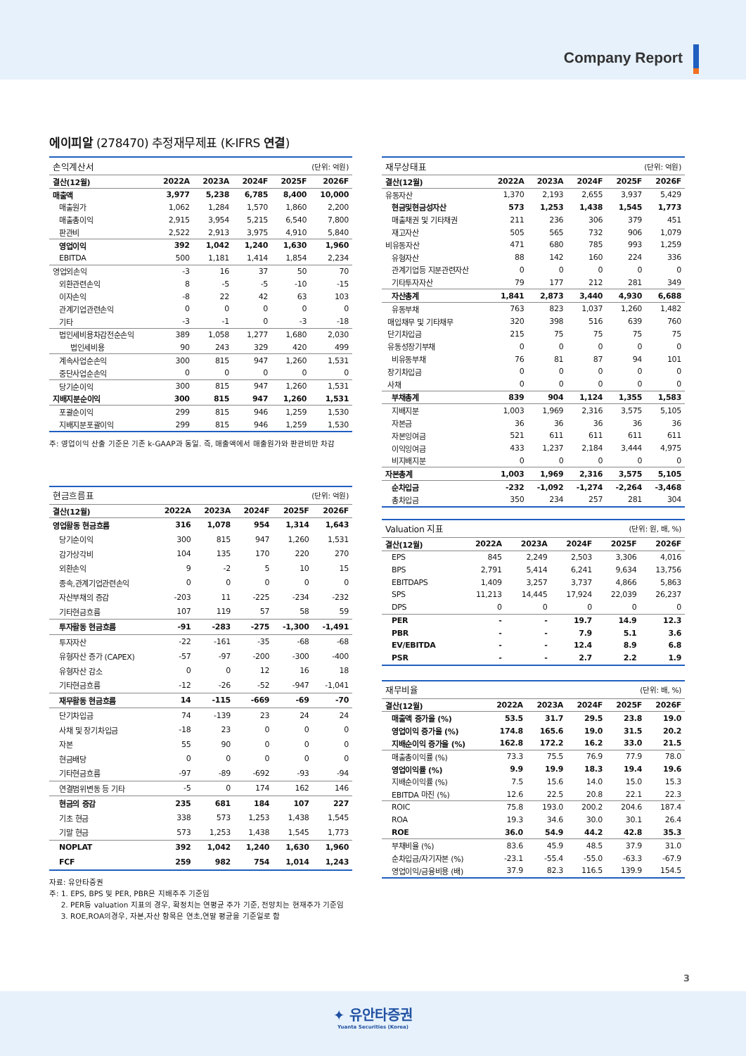Company Report
에이피알 (278470) 추정재무제표 (K-IFRS 연결)
| 손익계산서 | | | | (단위: 억원) | |
| 결산(12월) | 2022A | 2023A | 2024F | 2025F | 2026F |
| 매출액 | 3,977 | 5,238 | 6,785 | 8,400 | 10,000 |
| 매출원가 | 1,062 | 1,284 | 1,570 | 1,860 | 2,200 |
| 매출총이익 | 2,915 | 3,954 | 5,215 | 6,540 | 7,800 |
| 판관비 | 2,522 | 2,913 | 3,975 | 4,910 | 5,840 |
| 영업이익 | 392 | 1,042 | 1,240 | 1,630 | 1,960 |
| EBITDA | 500 | 1,181 | 1,414 | 1,854 | 2,234 |
| 영업외손익 | -3 | 16 | 37 | 50 | 70 |
| 외환관련손익 | 8 | -5 | -5 | -10 | -15 |
| 이자손익 | -8 | 22 | 42 | 63 | 103 |
| 관계기업관련손익 | 0 | 0 | 0 | 0 | 0 |
| 기타 | -3 | -1 | 0 | -3 | -18 |
| 법인세비용차감전순손익 | 389 | 1,058 | 1,277 | 1,680 | 2,030 |
| 법인세비용 | 90 | 243 | 329 | 420 | 499 |
| 계속사업순손익 | 300 | 815 | 947 | 1,260 | 1,531 |
| 중단사업순손익 | 0 | 0 | 0 | 0 | 0 |
| 당기순이익 | 300 | 815 | 947 | 1,260 | 1,531 |
| 지배지분순이익 | 300 | 815 | 947 | 1,260 | 1,531 |
| 포괄순이익 | 299 | 815 | 946 | 1,259 | 1,530 |
| 지배지분포괄이익 | 299 | 815 | 946 | 1,259 | 1,530 |
주: 영업이익 산출 기준은 기존 k-GAAP과 동일. 즉, 매출액에서 매출원가와 판관비만 차감
| 현금흐름표 | | | | (단위: 억원) | |
| 결산(12월) | 2022A | 2023A | 2024F | 2025F | 2026F |
| 영업활동 현금흐름 | 316 | 1,078 | 954 | 1,314 | 1,643 |
| 당기순이익 | 300 | 815 | 947 | 1,260 | 1,531 |
| 감가상각비 | 104 | 135 | 170 | 220 | 270 |
| 외환손익 | 9 | -2 | 5 | 10 | 15 |
| 종속,관계기업관련손익 | 0 | 0 | 0 | 0 | 0 |
| 자산부채의 증감 | -203 | 11 | -225 | -234 | -232 |
| 기타현금흐름 | 107 | 119 | 57 | 58 | 59 |
| 투자활동 현금흐름 | -91 | -283 | -275 | -1,300 | -1,491 |
| 투자자산 | -22 | -161 | -35 | -68 | -68 |
| 유형자산 증가 (CAPEX) | -57 | -97 | -200 | -300 | -400 |
| 유형자산 감소 | 0 | 0 | 12 | 16 | 18 |
| 기타현금흐름 | -12 | -26 | -52 | -947 | -1,041 |
| 재무활동 현금흐름 | 14 | -115 | -669 | -69 | -70 |
| 단기차입금 | 74 | -139 | 23 | 24 | 24 |
| 사채 및 장기차입금 | -18 | 23 | 0 | 0 | 0 |
| 자본 | 55 | 90 | 0 | 0 | 0 |
| 현금배당 | 0 | 0 | 0 | 0 | 0 |
| 기타현금흐름 | -97 | -89 | -692 | -93 | -94 |
| 연결범위변동 등 기타 | -5 | 0 | 174 | 162 | 146 |
| 현금의 증감 | 235 | 681 | 184 | 107 | 227 |
| 기초 현금 | 338 | 573 | 1,253 | 1,438 | 1,545 |
| 기말 현금 | 573 | 1,253 | 1,438 | 1,545 | 1,773 |
| NOPLAT | 392 | 1,042 | 1,240 | 1,630 | 1,960 |
| FCF | 259 | 982 | 754 | 1,014 | 1,243 |
자료: 유안타증권
주: 1. EPS, BPS 및 PER, PBR은 지배주주 기준임
2. PER등 valuation 지표의 경우, 확정치는 연평균 주가 기준, 전망치는 현재주가 기준임
3. ROE,ROA의경우, 자본,자산 항목은 연초,연말 평균을 기준일로 함
| 재무상태표 | | | | (단위: 억원) | |
| 결산(12월) | 2022A | 2023A | 2024F | 2025F | 2026F |
| 유동자산 | 1,370 | 2,193 | 2,655 | 3,937 | 5,429 |
| 현금및현금성자산 | 573 | 1,253 | 1,438 | 1,545 | 1,773 |
| 매출채권 및 기타채권 | 211 | 236 | 306 | 379 | 451 |
| 재고자산 | 505 | 565 | 732 | 906 | 1,079 |
| 비유동자산 | 471 | 680 | 785 | 993 | 1,259 |
| 유형자산 | 88 | 142 | 160 | 224 | 336 |
| 관계기업등 지분관련자산 | 0 | 0 | 0 | 0 | 0 |
| 기타투자자산 | 79 | 177 | 212 | 281 | 349 |
| 자산총계 | 1,841 | 2,873 | 3,440 | 4,930 | 6,688 |
| 유동부채 | 763 | 823 | 1,037 | 1,260 | 1,482 |
| 매입채무 및 기타채무 | 320 | 398 | 516 | 639 | 760 |
| 단기차입금 | 215 | 75 | 75 | 75 | 75 |
| 유동성장기부채 | 0 | 0 | 0 | 0 | 0 |
| 비유동부채 | 76 | 81 | 87 | 94 | 101 |
| 장기차입금 | 0 | 0 | 0 | 0 | 0 |
| 사채 | 0 | 0 | 0 | 0 | 0 |
| 부채총계 | 839 | 904 | 1,124 | 1,355 | 1,583 |
| 지배지분 | 1,003 | 1,969 | 2,316 | 3,575 | 5,105 |
| 자본금 | 36 | 36 | 36 | 36 | 36 |
| 자본잉여금 | 521 | 611 | 611 | 611 | 611 |
| 이익잉여금 | 433 | 1,237 | 2,184 | 3,444 | 4,975 |
| 비지배지분 | 0 | 0 | 0 | 0 | 0 |
| 자본총계 | 1,003 | 1,969 | 2,316 | 3,575 | 5,105 |
| 순차입금 | -232 | -1,092 | -1,274 | -2,264 | -3,468 |
| 총차입금 | 350 | 234 | 257 | 281 | 304 |
| Valuation 지표 | | | | (단위: 원, 배, %) | |
| 결산(12월) | 2022A | 2023A | 2024F | 2025F | 2026F |
| EPS | 845 | 2,249 | 2,503 | 3,306 | 4,016 |
| BPS | 2,791 | 5,414 | 6,241 | 9,634 | 13,756 |
| EBITDAPS | 1,409 | 3,257 | 3,737 | 4,866 | 5,863 |
| SPS | 11,213 | 14,445 | 17,924 | 22,039 | 26,237 |
| DPS | 0 | 0 | 0 | 0 | 0 |
| PER | - | - | 19.7 | 14.9 | 12.3 |
| PBR | - | - | 7.9 | 5.1 | 3.6 |
| EV/EBITDA | - | - | 12.4 | 8.9 | 6.8 |
| PSR | - | - | 2.7 | 2.2 | 1.9 |
| 재무비율 | | | | (단위: 배, %) | |
| 결산(12월) | 2022A | 2023A | 2024F | 2025F | 2026F |
| 매출액 증가율 (%) | 53.5 | 31.7 | 29.5 | 23.8 | 19.0 |
| 영업이익 증가율 (%) | 174.8 | 165.6 | 19.0 | 31.5 | 20.2 |
| 지배순이익 증가율 (%) | 162.8 | 172.2 | 16.2 | 33.0 | 21.5 |
| 매출총이익률 (%) | 73.3 | 75.5 | 76.9 | 77.9 | 78.0 |
| 영업이익률 (%) | 9.9 | 19.9 | 18.3 | 19.4 | 19.6 |
| 지배순이익률 (%) | 7.5 | 15.6 | 14.0 | 15.0 | 15.3 |
| EBITDA 마진 (%) | 12.6 | 22.5 | 20.8 | 22.1 | 22.3 |
| ROIC | 75.8 | 193.0 | 200.2 | 204.6 | 187.4 |
| ROA | 19.3 | 34.6 | 30.0 | 30.1 | 26.4 |
| ROE | 36.0 | 54.9 | 44.2 | 42.8 | 35.3 |
| 부채비율 (%) | 83.6 | 45.9 | 48.5 | 37.9 | 31.0 |
| 순차입금/자기자본 (%) | -23.1 | -55.4 | -55.0 | -63.3 | -67.9 |
| 영업이익/금융비용 (배) | 37.9 | 82.3 | 116.5 | 139.9 | 154.5 |
3
✦ 유안타증권
Yuanta Securities (Korea)